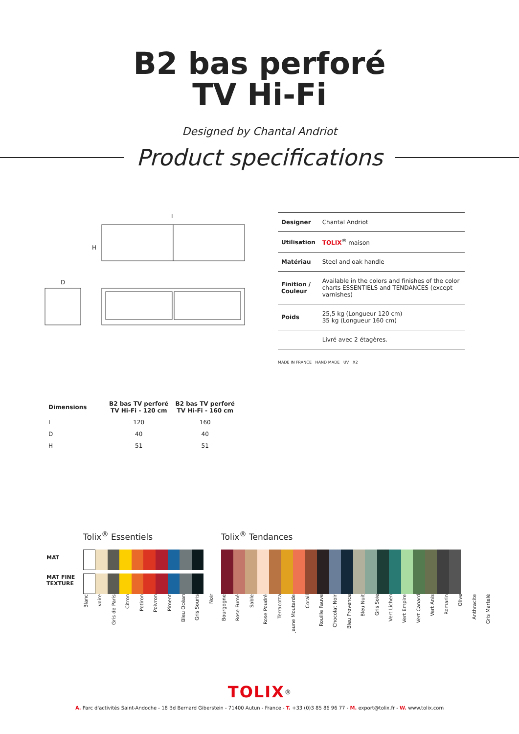B2 bas perforé
TV Hi-Fi
Designed by Chantal Andriot
Product specifications
L
D
H
| Designer | Chantal Andriot |
| Utilisation | TOLIX<sup>®</sup> maison |
| Matériau | Steel and oak handle |
| Finition / Couleur | Available in the colors and finishes of the color charts ESSENTIELS and TENDANCES (except varnishes) |
| Poids | 25,5 kg (Longueur 120 cm) 35 kg (Longueur 160 cm) |
| | Livré avec 2 étagères. |
MADE IN FRANCE HAND MADE UV X2
| Dimensions | B2 bas TV perforé TV Hi-Fi - 120 cm | B2 bas TV perforé TV Hi-Fi - 160 cm |
| --- | --- | --- |
| L | 120 | 160 |
| D | 40 | 40 |
| H | 51 | 51 |
MAT
MAT FINE
TEXTURE
Tolix<sup>®</sup> Essentiels
Blanc Ivoire Gris de Paris Citron Potiron Poivron Piment Bleu Océan Gris Souris Noir
Tolix<sup>®</sup> Tendances
Bourgogne Rose Fumé Sable Rose Poudré Terracotta Jaune Moutarde Corail Rouille Fauve Chocolat Noir Bleu Provence Bleu Nuit Gris Soie Vert Lichen Vert Empire Vert Canard Vert Anis Romarin Olive Anthracite Gris Martelé
TOLIX<sup>®</sup>
A. Parc d'activités Saint-Andoche - 18 Bd Bernard Giberstein - 71400 Autun - France - T. +33 (0)3 85 86 96 77 - M. export@tolix.fr - W. www.tolix.com